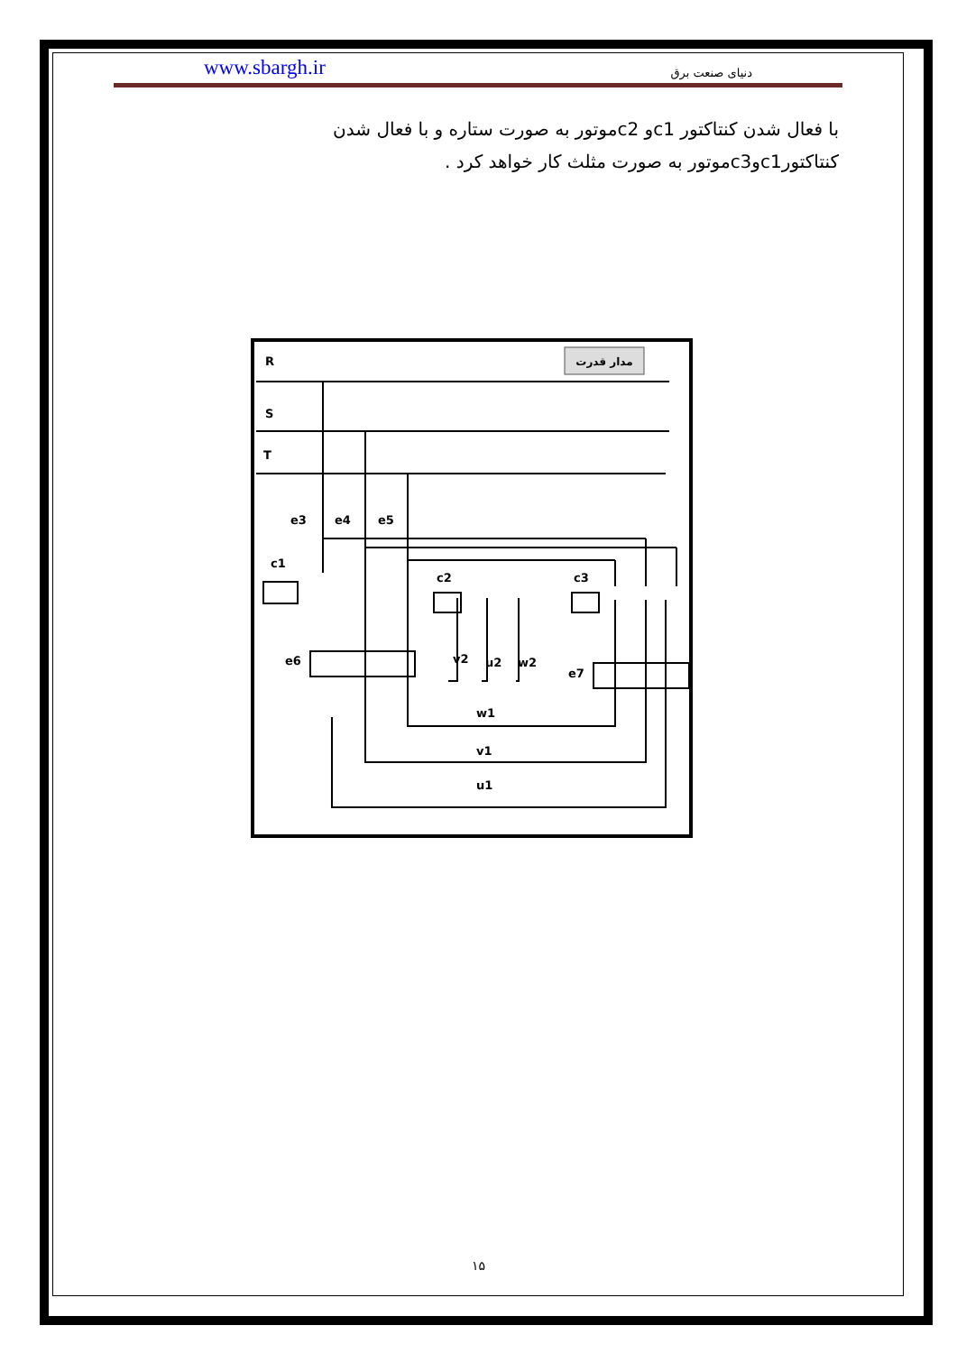www.sbargh.ir دنیای صنعت برق
با فعال شدن کنتاکتور c1و c2موتور به صورت ستاره و با فعال شدن کنتاکتورc1وc3موتور به صورت مثلث کار خواهد کرد .
مدار قدرت
R
S
T
e3
e4
e5
c1
c2
c3
e6
v2
u2
w2
e7
w1
v1
u1
۱۵